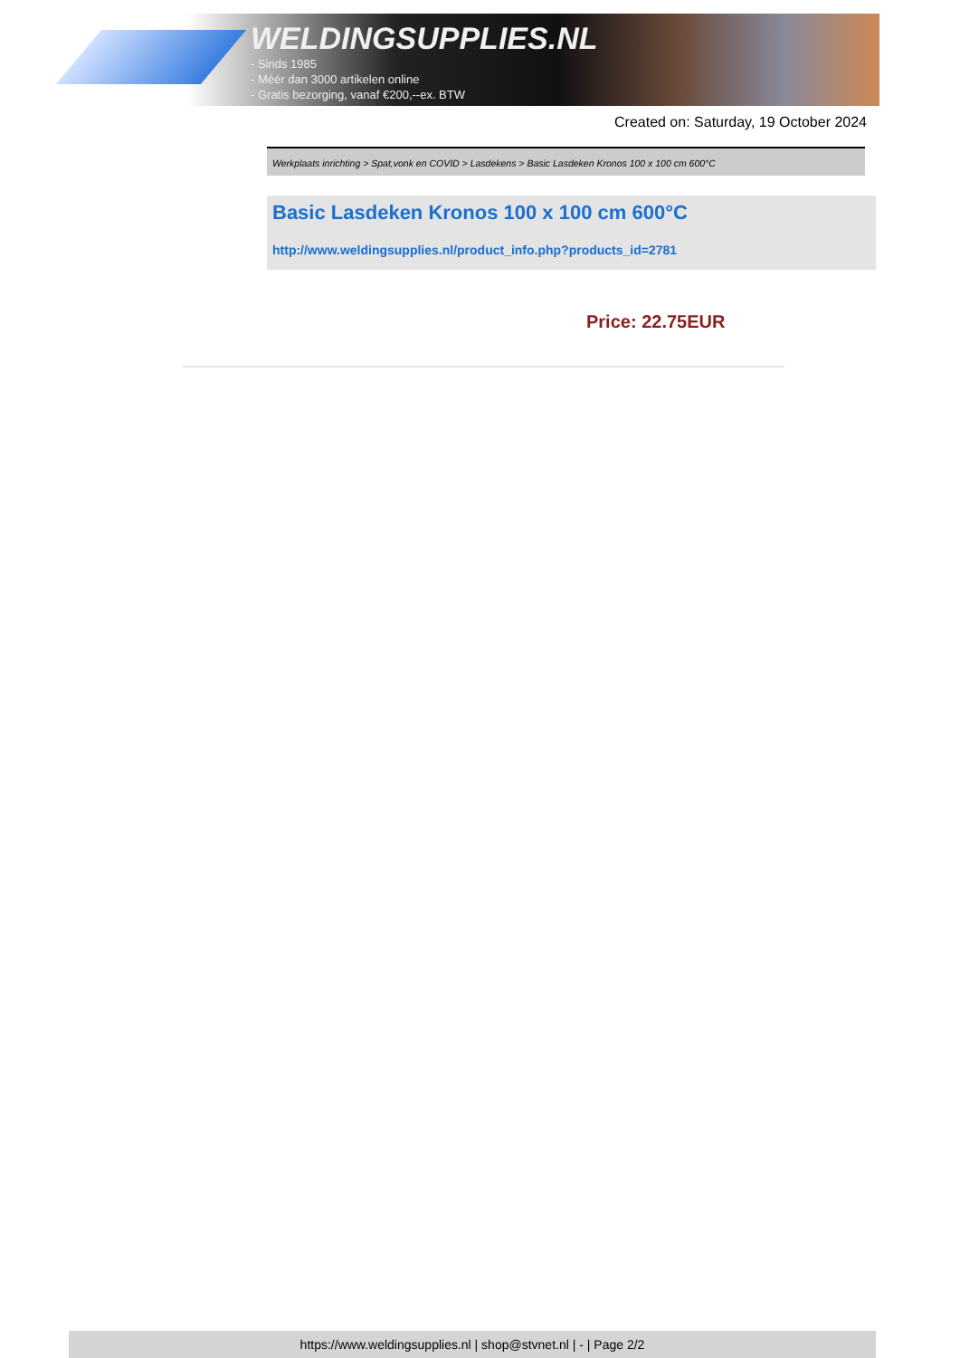WELDINGSUPPLIES.NL
- Sinds 1985
- Méér dan 3000 artikelen online
- Gratis bezorging, vanaf €200,--ex. BTW
Created on: Saturday, 19 October 2024
Werkplaats inrichting > Spat,vonk en COVID > Lasdekens > Basic Lasdeken Kronos 100 x 100 cm 600°C
Basic Lasdeken Kronos 100 x 100 cm 600°C
http://www.weldingsupplies.nl/product_info.php?products_id=2781
Price: 22.75EUR
https://www.weldingsupplies.nl | shop@stvnet.nl | - | Page 2/2